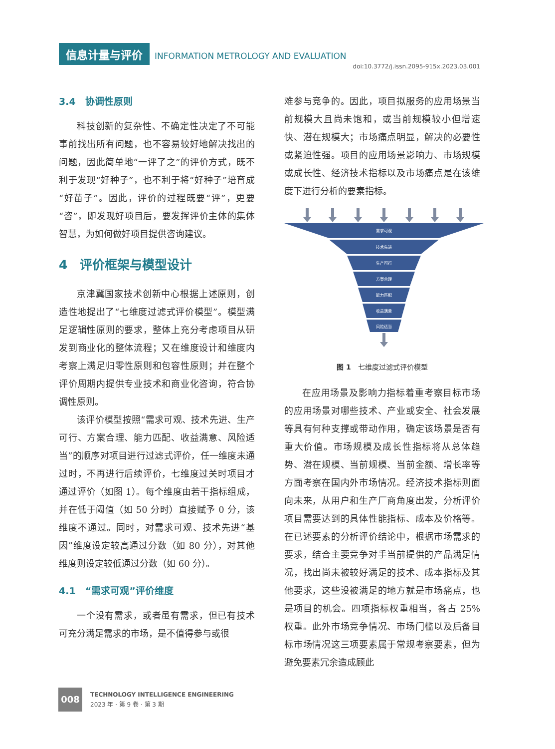信息计量与评价 INFORMATION METROLOGY AND EVALUATION
doi:10.3772/j.issn.2095-915x.2023.03.001
3.4　协调性原则
科技创新的复杂性、不确定性决定了不可能事前找出所有问题，也不容易较好地解决找出的问题，因此简单地“一评了之”的评价方式，既不利于发现“好种子”，也不利于将“好种子”培育成“好苗子”。因此，评价的过程既要“评”，更要“咨”，即发现好项目后，要发挥评价主体的集体智慧，为如何做好项目提供咨询建议。
4　评价框架与模型设计
京津冀国家技术创新中心根据上述原则，创造性地提出了“七维度过滤式评价模型”。模型满足逻辑性原则的要求，整体上充分考虑项目从研发到商业化的整体流程；又在维度设计和维度内考察上满足归零性原则和包容性原则；并在整个评价周期内提供专业技术和商业化咨询，符合协调性原则。
该评价模型按照“需求可观、技术先进、生产可行、方案合理、能力匹配、收益满意、风险适当”的顺序对项目进行过滤式评价，任一维度未通过时，不再进行后续评价，七维度过关时项目才通过评价（如图 1）。每个维度由若干指标组成，并在低于阈值（如 50 分时）直接赋予 0 分，该维度不通过。同时，对需求可观、技术先进“基因”维度设定较高通过分数（如 80 分），对其他维度则设定较低通过分数（如 60 分）。
4.1　“需求可观”评价维度
一个没有需求，或者虽有需求，但已有技术可充分满足需求的市场，是不值得参与或很
难参与竞争的。因此，项目拟服务的应用场景当前规模大且尚未饱和，或当前规模较小但增速快、潜在规模大；市场痛点明显，解决的必要性或紧迫性强。项目的应用场景影响力、市场规模或成长性、经济技术指标以及市场痛点是在该维度下进行分析的要素指标。
需求可观
技术先进
生产可行
方案合理
能力匹配
收益满意
风险适当
图 1　七维度过滤式评价模型
在应用场景及影响力指标着重考察目标市场的应用场景对哪些技术、产业或安全、社会发展等具有何种支撑或带动作用，确定该场景是否有重大价值。市场规模及成长性指标将从总体趋势、潜在规模、当前规模、当前金额、增长率等方面考察在国内外市场情况。经济技术指标则面向未来，从用户和生产厂商角度出发，分析评价项目需要达到的具体性能指标、成本及价格等。在已述要素的分析评价结论中，根据市场需求的要求，结合主要竞争对手当前提供的产品满足情况，找出尚未被较好满足的技术、成本指标及其他要求，这些没被满足的地方就是市场痛点，也是项目的机会。四项指标权重相当，各占 25% 权重。此外市场竞争情况、市场门槛以及后备目标市场情况这三项要素属于常规考察要素，但为避免要素冗余造成顾此
008
TECHNOLOGY INTELLIGENCE ENGINEERING
2023 年 · 第 9 卷 · 第 3 期